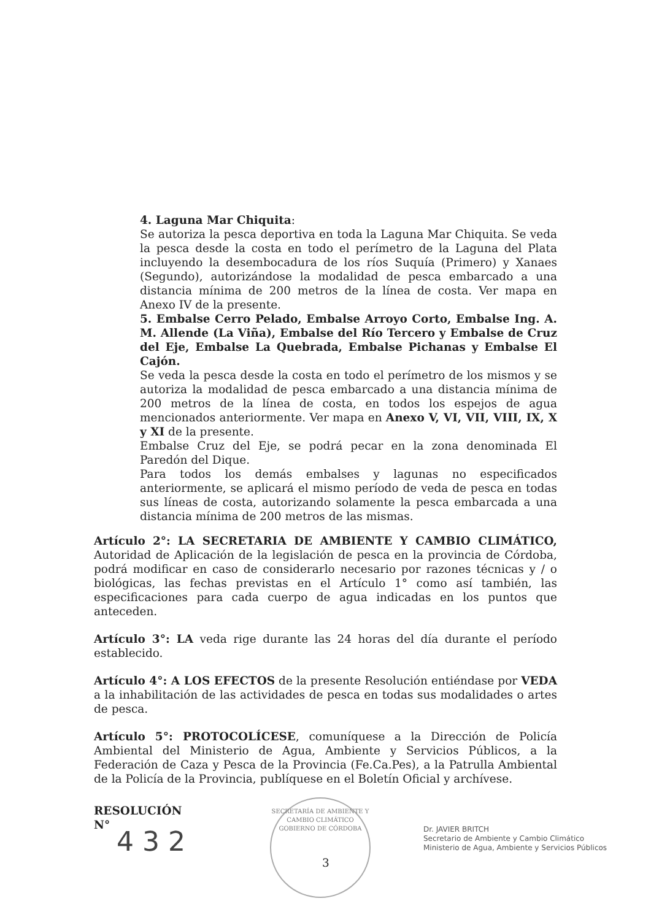4. Laguna Mar Chiquita:
Se autoriza la pesca deportiva en toda la Laguna Mar Chiquita. Se veda la pesca desde la costa en todo el perímetro de la Laguna del Plata incluyendo la desembocadura de los ríos Suquía (Primero) y Xanaes (Segundo), autorizándose la modalidad de pesca embarcado a una distancia mínima de 200 metros de la línea de costa. Ver mapa en Anexo IV de la presente.
5. Embalse Cerro Pelado, Embalse Arroyo Corto, Embalse Ing. A. M. Allende (La Viña), Embalse del Río Tercero y Embalse de Cruz del Eje, Embalse La Quebrada, Embalse Pichanas y Embalse El Cajón.
Se veda la pesca desde la costa en todo el perímetro de los mismos y se autoriza la modalidad de pesca embarcado a una distancia mínima de 200 metros de la línea de costa, en todos los espejos de agua mencionados anteriormente. Ver mapa en Anexo V, VI, VII, VIII, IX, X y XI de la presente.
Embalse Cruz del Eje, se podrá pecar en la zona denominada El Paredón del Dique.
Para todos los demás embalses y lagunas no especificados anteriormente, se aplicará el mismo período de veda de pesca en todas sus líneas de costa, autorizando solamente la pesca embarcada a una distancia mínima de 200 metros de las mismas.
Artículo 2°: LA SECRETARIA DE AMBIENTE Y CAMBIO CLIMÁTICO, Autoridad de Aplicación de la legislación de pesca en la provincia de Córdoba, podrá modificar en caso de considerarlo necesario por razones técnicas y / o biológicas, las fechas previstas en el Artículo 1° como así también, las especificaciones para cada cuerpo de agua indicadas en los puntos que anteceden.
Artículo 3°: LA veda rige durante las 24 horas del día durante el período establecido.
Artículo 4°: A LOS EFECTOS de la presente Resolución entiéndase por VEDA a la inhabilitación de las actividades de pesca en todas sus modalidades o artes de pesca.
Artículo 5°: PROTOCOLÍCESE, comuníquese a la Dirección de Policía Ambiental del Ministerio de Agua, Ambiente y Servicios Públicos, a la Federación de Caza y Pesca de la Provincia (Fe.Ca.Pes), a la Patrulla Ambiental de la Policía de la Provincia, publíquese en el Boletín Oficial y archívese.
RESOLUCIÓN
N°
4 3 2
SECRETARÍA DE AMBIENTE Y CAMBIO CLIMÁTICO
GOBIERNO DE CÓRDOBA
3
Dr. JAVIER BRITCH
Secretario de Ambiente y Cambio Climático
Ministerio de Agua, Ambiente y Servicios Públicos